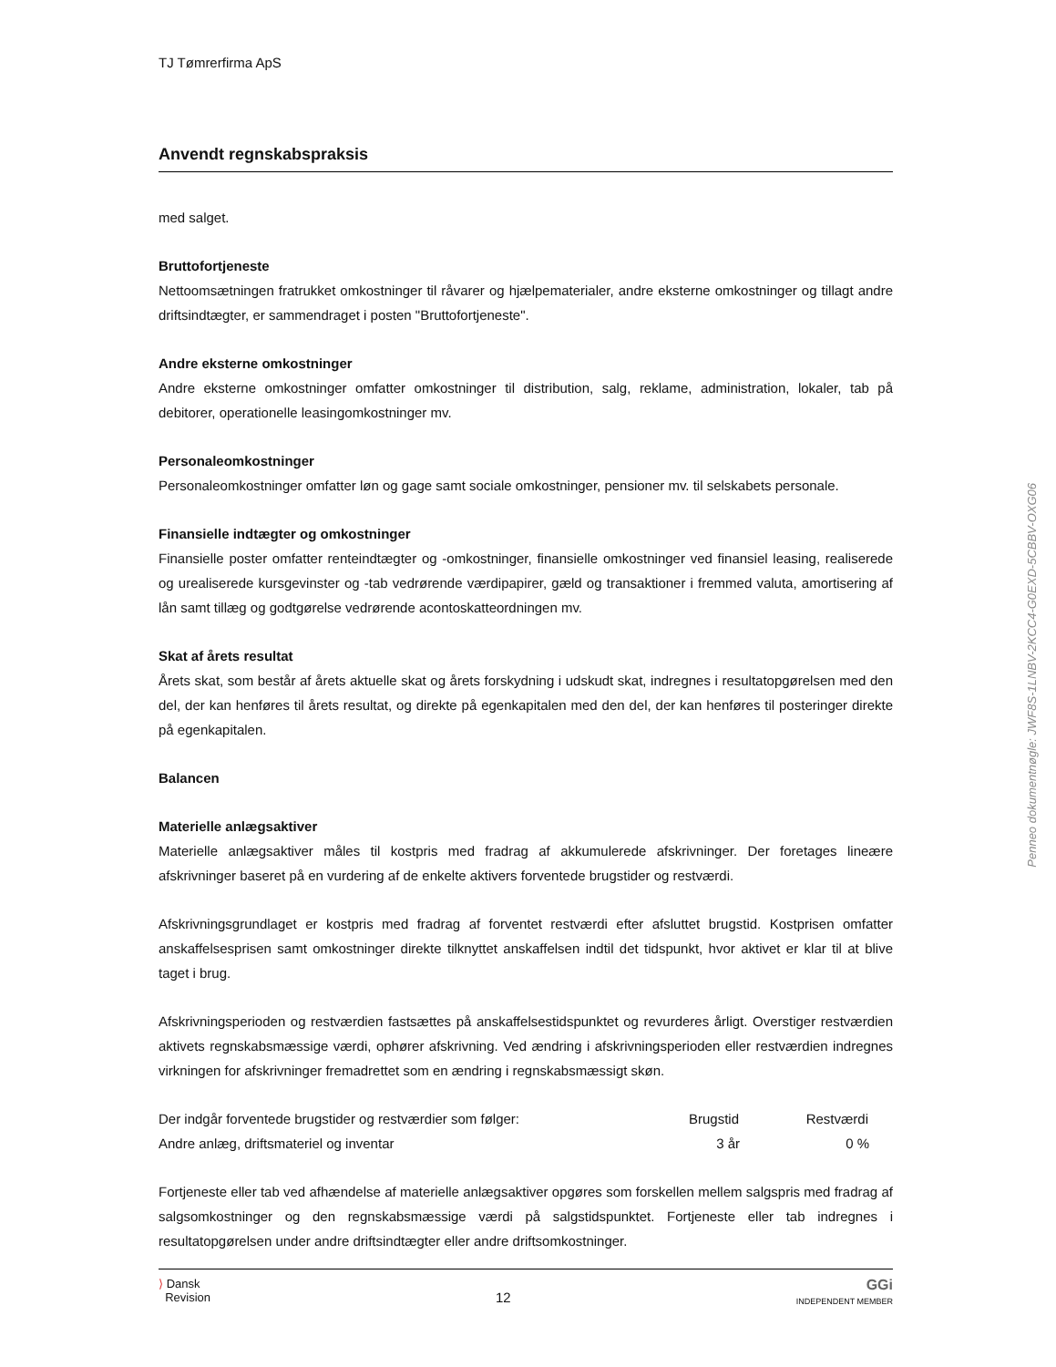TJ Tømrerfirma ApS
Anvendt regnskabspraksis
med salget.
Bruttofortjeneste
Nettoomsætningen fratrukket omkostninger til råvarer og hjælpematerialer, andre eksterne omkostninger og tillagt andre driftsindtægter, er sammendraget i posten "Bruttofortjeneste".
Andre eksterne omkostninger
Andre eksterne omkostninger omfatter omkostninger til distribution, salg, reklame, administration, lokaler, tab på debitorer, operationelle leasingomkostninger mv.
Personaleomkostninger
Personaleomkostninger omfatter løn og gage samt sociale omkostninger, pensioner mv. til selskabets personale.
Finansielle indtægter og omkostninger
Finansielle poster omfatter renteindtægter og -omkostninger, finansielle omkostninger ved finansiel leasing, realiserede og urealiserede kursgevinster og -tab vedrørende værdipapirer, gæld og transaktioner i fremmed valuta, amortisering af lån samt tillæg og godtgørelse vedrørende acontoskatteordningen mv.
Skat af årets resultat
Årets skat, som består af årets aktuelle skat og årets forskydning i udskudt skat, indregnes i resultatopgørelsen med den del, der kan henføres til årets resultat, og direkte på egenkapitalen med den del, der kan henføres til posteringer direkte på egenkapitalen.
Balancen
Materielle anlægsaktiver
Materielle anlægsaktiver måles til kostpris med fradrag af akkumulerede afskrivninger. Der foretages lineære afskrivninger baseret på en vurdering af de enkelte aktivers forventede brugstider og restværdi.
Afskrivningsgrundlaget er kostpris med fradrag af forventet restværdi efter afsluttet brugstid. Kostprisen omfatter anskaffelsesprisen samt omkostninger direkte tilknyttet anskaffelsen indtil det tidspunkt, hvor aktivet er klar til at blive taget i brug.
Afskrivningsperioden og restværdien fastsættes på anskaffelsestidspunktet og revurderes årligt. Overstiger restværdien aktivets regnskabsmæssige værdi, ophører afskrivning. Ved ændring i afskrivningsperioden eller restværdien indregnes virkningen for afskrivninger fremadrettet som en ændring i regnskabsmæssigt skøn.
| Der indgår forventede brugstider og restværdier som følger: | Brugstid | Restværdi |
| Andre anlæg, driftsmateriel og inventar | 3 år | 0 % |
Fortjeneste eller tab ved afhændelse af materielle anlægsaktiver opgøres som forskellen mellem salgspris med fradrag af salgsomkostninger og den regnskabsmæssige værdi på salgstidspunktet. Fortjeneste eller tab indregnes i resultatopgørelsen under andre driftsindtægter eller andre driftsomkostninger.
⟩ Dansk
Revision
12
GGi
INDEPENDENT MEMBER
Penneo dokumentnøgle: JWF8S-1LNBV-2KCC4-G0EXD-5CBBV-OXG06